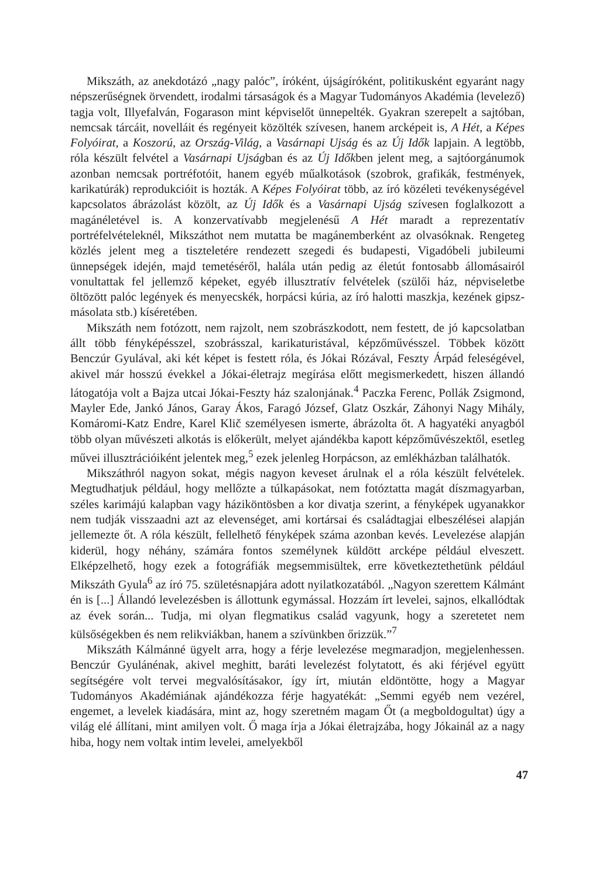Mikszáth, az anekdotázó „nagy palóc”, íróként, újságíróként, politikusként egyaránt nagy népszerűségnek örvendett, irodalmi társaságok és a Magyar Tudományos Akadémia (levelező) tagja volt, Illyefalván, Fogarason mint képviselőt ünnepelték. Gyakran szerepelt a sajtóban, nemcsak tárcáit, novelláit és regényeit közölték szívesen, hanem arcképeit is, A Hét, a Képes Folyóirat, a Koszorú, az Ország-Világ, a Vasárnapi Ujság és az Új Idők lapjain. A legtöbb, róla készült felvétel a Vasárnapi Ujságban és az Új Időkben jelent meg, a sajtóorgánumok azonban nemcsak portréfotóit, hanem egyéb műalkotások (szobrok, grafikák, festmények, karikatúrák) reprodukcióit is hozták. A Képes Folyóirat több, az író közéleti tevékenységével kapcsolatos ábrázolást közölt, az Új Idők és a Vasárnapi Ujság szívesen foglalkozott a magánéletével is. A konzervatívabb megjelenésű A Hét maradt a reprezentatív portréfelvételeknél, Mikszáthot nem mutatta be magánemberként az olvasóknak. Rengeteg közlés jelent meg a tiszteletére rendezett szegedi és budapesti, Vigadóbeli jubileumi ünnepségek idején, majd temetéséről, halála után pedig az életút fontosabb állomásairól vonultattak fel jellemző képeket, egyéb illusztratív felvételek (szülői ház, népviseletbe öltözött palóc legények és menyecskék, horpácsi kúria, az író halotti maszkja, kezének gipsz-másolata stb.) kíséretében.
Mikszáth nem fotózott, nem rajzolt, nem szobrászkodott, nem festett, de jó kapcsolatban állt több fényképésszel, szobrásszal, karikaturistával, képzőművésszel. Többek között Benczúr Gyulával, aki két képet is festett róla, és Jókai Rózával, Feszty Árpád feleségével, akivel már hosszú évekkel a Jókai-életrajz megírása előtt megismerkedett, hiszen állandó látogatója volt a Bajza utcai Jókai-Feszty ház szalonjának.<sup>4</sup> Paczka Ferenc, Pollák Zsigmond, Mayler Ede, Jankó János, Garay Ákos, Faragó József, Glatz Oszkár, Záhonyi Nagy Mihály, Komáromi-Katz Endre, Karel Klič személyesen ismerte, ábrázolta őt. A hagyatéki anyagból több olyan művészeti alkotás is előkerült, melyet ajándékba kapott képzőművészektől, esetleg művei illusztrációiként jelentek meg,<sup>5</sup> ezek jelenleg Horpácson, az emlékházban találhatók.
Mikszáthról nagyon sokat, mégis nagyon keveset árulnak el a róla készült felvételek. Megtudhatjuk például, hogy mellőzte a túlkapásokat, nem fotóztatta magát díszmagyarban, széles karimájú kalapban vagy háziköntösben a kor divatja szerint, a fényképek ugyanakkor nem tudják visszaadni azt az elevenséget, ami kortársai és családtagjai elbeszélései alapján jellemezte őt. A róla készült, fellelhető fényképek száma azonban kevés. Levelezése alapján kiderül, hogy néhány, számára fontos személynek küldött arcképe például elveszett. Elképzelhető, hogy ezek a fotográfiák megsemmisültek, erre következtethetünk például Mikszáth Gyula<sup>6</sup> az író 75. születésnapjára adott nyilatkozatából. „Nagyon szerettem Kálmánt én is [...] Állandó levelezésben is állottunk egymással. Hozzám írt levelei, sajnos, elkallódtak az évek során... Tudja, mi olyan flegmatikus család vagyunk, hogy a szeretetet nem külsőségekben és nem relikviákban, hanem a szívünkben őrizzük.”<sup>7</sup>
Mikszáth Kálmánné ügyelt arra, hogy a férje levelezése megmaradjon, megjelenhessen. Benczúr Gyulánénak, akivel meghitt, baráti levelezést folytatott, és aki férjével együtt segítségére volt tervei megvalósításakor, így írt, miután eldöntötte, hogy a Magyar Tudományos Akadémiának ajándékozza férje hagyatékát: „Semmi egyéb nem vezérel, engemet, a levelek kiadására, mint az, hogy szeretném magam Őt (a megboldogultat) úgy a világ elé állítani, mint amilyen volt. Ő maga írja a Jókai életrajzába, hogy Jókainál az a nagy hiba, hogy nem voltak intim levelei, amelyekből
47